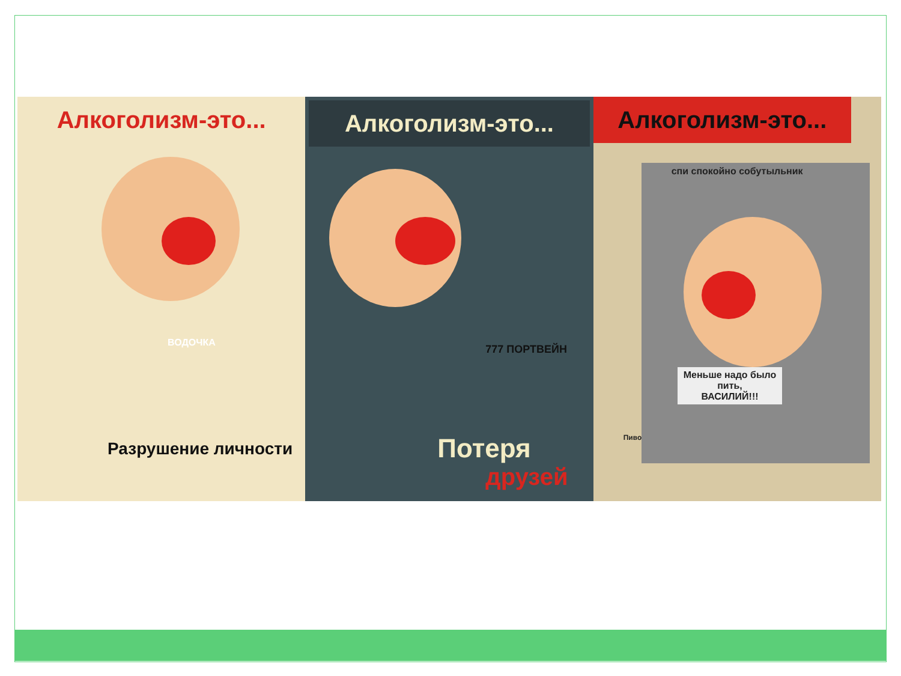Алкоголизм-это...
ВОДОЧКА
Разрушение личности
Алкоголизм-это...
777 ПОРТВЕЙН
Потеря
друзей
Алкоголизм-это...
спи спокойно собутыльник
Меньше надо было
пить,
ВАСИЛИЙ!!!
Пиво